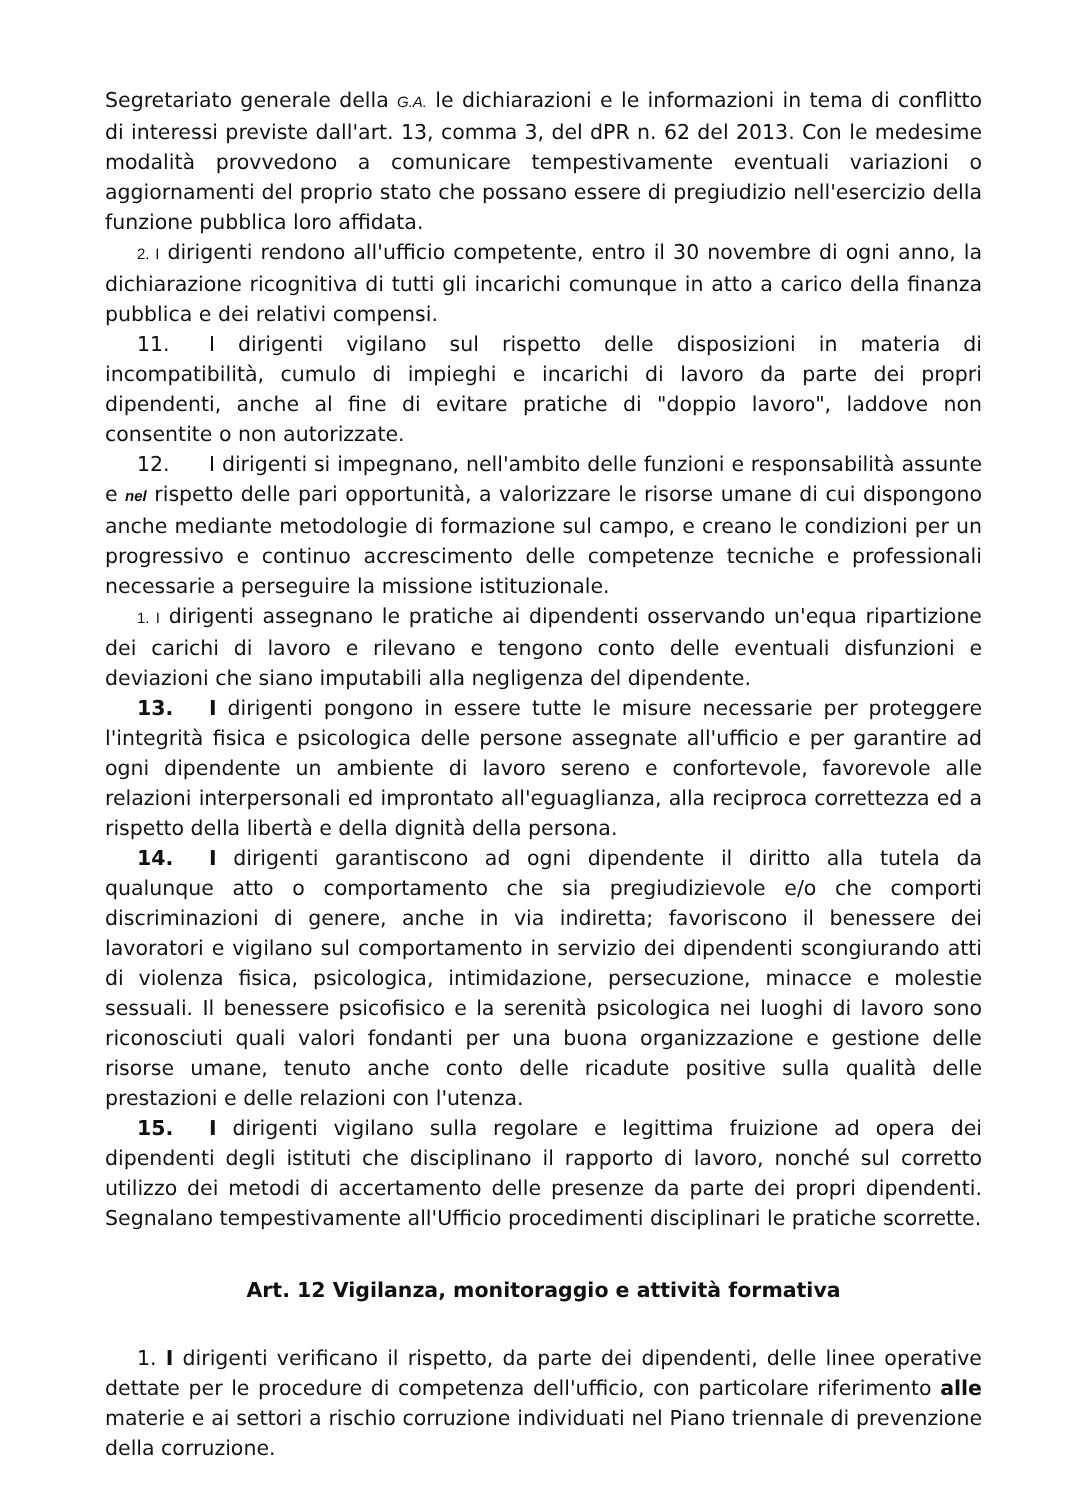Segretariato generale della G.A. le dichiarazioni e le informazioni in tema di conflitto di interessi previste dall'art. 13, comma 3, del dPR n. 62 del 2013. Con le medesime modalità provvedono a comunicare tempestivamente eventuali variazioni o aggiornamenti del proprio stato che possano essere di pregiudizio nell'esercizio della funzione pubblica loro affidata.
2. I dirigenti rendono all'ufficio competente, entro il 30 novembre di ogni anno, la dichiarazione ricognitiva di tutti gli incarichi comunque in atto a carico della finanza pubblica e dei relativi compensi.
11. I dirigenti vigilano sul rispetto delle disposizioni in materia di incompatibilità, cumulo di impieghi e incarichi di lavoro da parte dei propri dipendenti, anche al fine di evitare pratiche di "doppio lavoro", laddove non consentite o non autorizzate.
12. I dirigenti si impegnano, nell'ambito delle funzioni e responsabilità assunte e nel rispetto delle pari opportunità, a valorizzare le risorse umane di cui dispongono anche mediante metodologie di formazione sul campo, e creano le condizioni per un progressivo e continuo accrescimento delle competenze tecniche e professionali necessarie a perseguire la missione istituzionale.
1. I dirigenti assegnano le pratiche ai dipendenti osservando un'equa ripartizione dei carichi di lavoro e rilevano e tengono conto delle eventuali disfunzioni e deviazioni che siano imputabili alla negligenza del dipendente.
13. I dirigenti pongono in essere tutte le misure necessarie per proteggere l'integrità fisica e psicologica delle persone assegnate all'ufficio e per garantire ad ogni dipendente un ambiente di lavoro sereno e confortevole, favorevole alle relazioni interpersonali ed improntato all'eguaglianza, alla reciproca correttezza ed a rispetto della libertà e della dignità della persona.
14. I dirigenti garantiscono ad ogni dipendente il diritto alla tutela da qualunque atto o comportamento che sia pregiudizievole e/o che comporti discriminazioni di genere, anche in via indiretta; favoriscono il benessere dei lavoratori e vigilano sul comportamento in servizio dei dipendenti scongiurando atti di violenza fisica, psicologica, intimidazione, persecuzione, minacce e molestie sessuali. Il benessere psicofisico e la serenità psicologica nei luoghi di lavoro sono riconosciuti quali valori fondanti per una buona organizzazione e gestione delle risorse umane, tenuto anche conto delle ricadute positive sulla qualità delle prestazioni e delle relazioni con l'utenza.
15. I dirigenti vigilano sulla regolare e legittima fruizione ad opera dei dipendenti degli istituti che disciplinano il rapporto di lavoro, nonché sul corretto utilizzo dei metodi di accertamento delle presenze da parte dei propri dipendenti. Segnalano tempestivamente all'Ufficio procedimenti disciplinari le pratiche scorrette.
Art. 12 Vigilanza, monitoraggio e attività formativa
1. I dirigenti verificano il rispetto, da parte dei dipendenti, delle linee operative dettate per le procedure di competenza dell'ufficio, con particolare riferimento alle materie e ai settori a rischio corruzione individuati nel Piano triennale di prevenzione della corruzione.